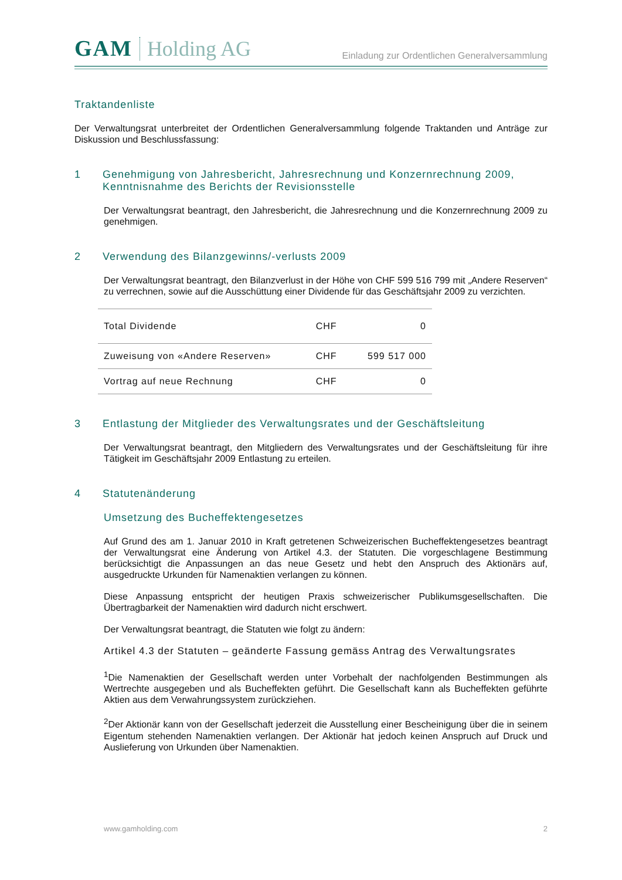GAM Holding AG
Einladung zur Ordentlichen Generalversammlung
Traktandenliste
Der Verwaltungsrat unterbreitet der Ordentlichen Generalversammlung folgende Traktanden und Anträge zur Diskussion und Beschlussfassung:
1 Genehmigung von Jahresbericht, Jahresrechnung und Konzernrechnung 2009, Kenntnisnahme des Berichts der Revisionsstelle
Der Verwaltungsrat beantragt, den Jahresbericht, die Jahresrechnung und die Konzernrechnung 2009 zu genehmigen.
2 Verwendung des Bilanzgewinns/-verlusts 2009
Der Verwaltungsrat beantragt, den Bilanzverlust in der Höhe von CHF 599 516 799 mit „Andere Reserven“ zu verrechnen, sowie auf die Ausschüttung einer Dividende für das Geschäftsjahr 2009 zu verzichten.
| Total Dividende | CHF | 0 |
| Zuweisung von «Andere Reserven» | CHF | 599 517 000 |
| Vortrag auf neue Rechnung | CHF | 0 |
3 Entlastung der Mitglieder des Verwaltungsrates und der Geschäftsleitung
Der Verwaltungsrat beantragt, den Mitgliedern des Verwaltungsrates und der Geschäftsleitung für ihre Tätigkeit im Geschäftsjahr 2009 Entlastung zu erteilen.
4 Statutenänderung
Umsetzung des Bucheffektengesetzes
Auf Grund des am 1. Januar 2010 in Kraft getretenen Schweizerischen Bucheffektengesetzes beantragt der Verwaltungsrat eine Änderung von Artikel 4.3. der Statuten. Die vorgeschlagene Bestimmung berücksichtigt die Anpassungen an das neue Gesetz und hebt den Anspruch des Aktionärs auf, ausgedruckte Urkunden für Namenaktien verlangen zu können.
Diese Anpassung entspricht der heutigen Praxis schweizerischer Publikumsgesellschaften. Die Übertragbarkeit der Namenaktien wird dadurch nicht erschwert.
Der Verwaltungsrat beantragt, die Statuten wie folgt zu ändern:
Artikel 4.3 der Statuten – geänderte Fassung gemäss Antrag des Verwaltungsrates
<sup>1</sup> Die Namenaktien der Gesellschaft werden unter Vorbehalt der nachfolgenden Bestimmungen als Wertrechte ausgegeben und als Bucheffekten geführt. Die Gesellschaft kann als Bucheffekten geführte Aktien aus dem Verwahrungssystem zurückziehen.
<sup>2</sup> Der Aktionär kann von der Gesellschaft jederzeit die Ausstellung einer Bescheinigung über die in seinem Eigentum stehenden Namenaktien verlangen. Der Aktionär hat jedoch keinen Anspruch auf Druck und Auslieferung von Urkunden über Namenaktien.
www.gamholding.com 2